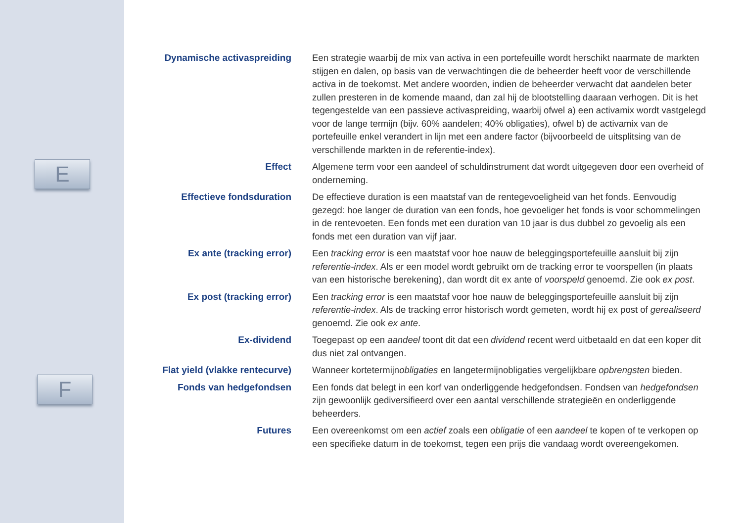E
F
Dynamische activaspreiding Een strategie waarbij de mix van activa in een portefeuille wordt herschikt naarmate de markten stijgen en dalen, op basis van de verwachtingen die de beheerder heeft voor de verschillende activa in de toekomst. Met andere woorden, indien de beheerder verwacht dat aandelen beter zullen presteren in de komende maand, dan zal hij de blootstelling daaraan verhogen. Dit is het tegengestelde van een passieve activaspreiding, waarbij ofwel a) een activamix wordt vastgelegd voor de lange termijn (bijv. 60% aandelen; 40% obligaties), ofwel b) de activamix van de portefeuille enkel verandert in lijn met een andere factor (bijvoorbeeld de uitsplitsing van de verschillende markten in de referentie-index).
Effect Algemene term voor een aandeel of schuldinstrument dat wordt uitgegeven door een overheid of onderneming.
Effectieve fondsduration De effectieve duration is een maatstaf van de rentegevoeligheid van het fonds. Eenvoudig gezegd: hoe langer de duration van een fonds, hoe gevoeliger het fonds is voor schommelingen in de rentevoeten. Een fonds met een duration van 10 jaar is dus dubbel zo gevoelig als een fonds met een duration van vijf jaar.
Ex ante (tracking error) Een tracking error is een maatstaf voor hoe nauw de beleggingsportefeuille aansluit bij zijn referentie-index. Als er een model wordt gebruikt om de tracking error te voorspellen (in plaats van een historische berekening), dan wordt dit ex ante of voorspeld genoemd. Zie ook ex post.
Ex post (tracking error) Een tracking error is een maatstaf voor hoe nauw de beleggingsportefeuille aansluit bij zijn referentie-index. Als de tracking error historisch wordt gemeten, wordt hij ex post of gerealiseerd genoemd. Zie ook ex ante.
Ex-dividend Toegepast op een aandeel toont dit dat een dividend recent werd uitbetaald en dat een koper dit dus niet zal ontvangen.
Flat yield (vlakke rentecurve)
Wanneer kortetermijnobligaties en langetermijnobligaties vergelijkbare opbrengsten bieden.
Fonds van hedgefondsen Een fonds dat belegt in een korf van onderliggende hedgefondsen. Fondsen van hedgefondsen zijn gewoonlijk gediversifieerd over een aantal verschillende strategieën en onderliggende beheerders.
Futures Een overeenkomst om een actief zoals een obligatie of een aandeel te kopen of te verkopen op een specifieke datum in de toekomst, tegen een prijs die vandaag wordt overeengekomen.